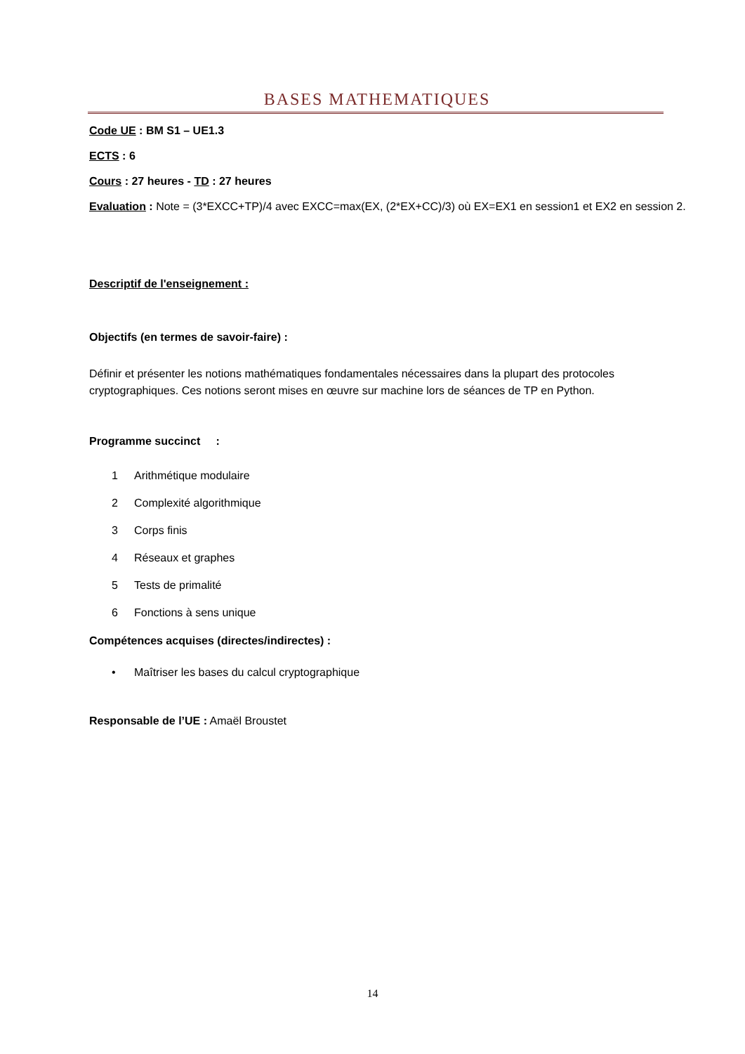BASES MATHEMATIQUES
Code UE : BM S1 – UE1.3
ECTS : 6
Cours : 27 heures - TD : 27 heures
Evaluation : Note = (3*EXCC+TP)/4 avec EXCC=max(EX, (2*EX+CC)/3) où EX=EX1 en session1 et EX2 en session 2.
Descriptif de l'enseignement :
Objectifs (en termes de savoir-faire) :
Définir et présenter les notions mathématiques fondamentales nécessaires dans la plupart des protocoles cryptographiques. Ces notions seront mises en œuvre sur machine lors de séances de TP en Python.
Programme succinct :
1 Arithmétique modulaire
2 Complexité algorithmique
3 Corps finis
4 Réseaux et graphes
5 Tests de primalité
6 Fonctions à sens unique
Compétences acquises (directes/indirectes) :
• Maîtriser les bases du calcul cryptographique
Responsable de l’UE : Amaël Broustet
14